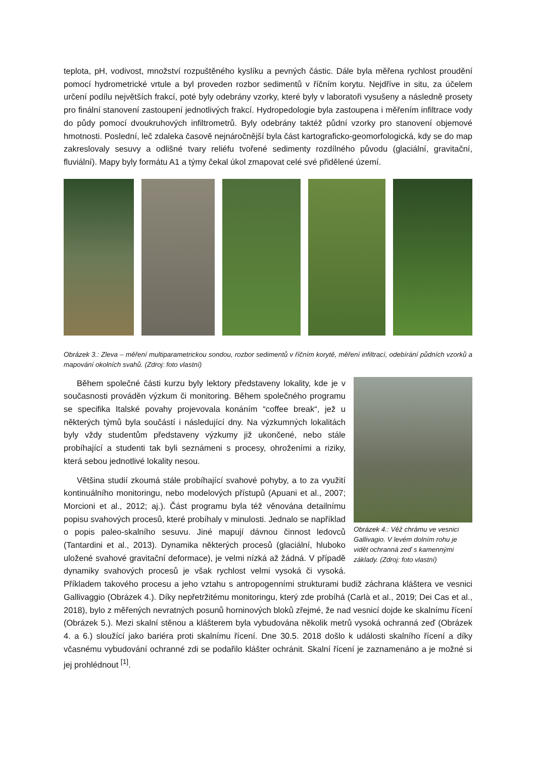teplota, pH, vodivost, množství rozpuštěného kyslíku a pevných částic. Dále byla měřena rychlost proudění pomocí hydrometrické vrtule a byl proveden rozbor sedimentů v říčním korytu. Nejdříve in situ, za účelem určení podílu největších frakcí, poté byly odebrány vzorky, které byly v laboratoři vysušeny a následně prosety pro finální stanovení zastoupení jednotlivých frakcí. Hydropedologie byla zastoupena i měřením infiltrace vody do půdy pomocí dvoukruhových infiltrometrů. Byly odebrány taktéž půdní vzorky pro stanovení objemové hmotnosti. Poslední, leč zdaleka časově nejnáročnější byla část kartograficko-geomorfologická, kdy se do map zakreslovaly sesuvy a odlišné tvary reliéfu tvořené sedimenty rozdílného původu (glaciální, gravitační, fluviální). Mapy byly formátu A1 a týmy čekal úkol zmapovat celé své přidělené území.
Obrázek 3.: Zleva – měření multiparametrickou sondou, rozbor sedimentů v říčním korytě, měření infiltrací, odebírání půdních vzorků a mapování okolních svahů. (Zdroj: foto vlastní)
Obrázek 4.: Věž chrámu ve vesnici Gallivagio. V levém dolním rohu je vidět ochranná zeď s kamennými základy. (Zdroj: foto vlastní)
Během společné části kurzu byly lektory představeny lokality, kde je v současnosti prováděn výzkum či monitoring. Během společného programu se specifika Italské povahy projevovala konáním “coffee break“, jež u některých týmů byla součástí i následující dny. Na výzkumných lokalitách byly vždy studentům představeny výzkumy již ukončené, nebo stále probíhající a studenti tak byli seznámeni s procesy, ohroženími a riziky, která sebou jednotlivé lokality nesou.
Většina studií zkoumá stále probíhající svahové pohyby, a to za využití kontinuálního monitoringu, nebo modelových přístupů (Apuani et al., 2007; Morcioni et al., 2012; aj.). Část programu byla též věnována detailnímu popisu svahových procesů, které probíhaly v minulosti. Jednalo se například o popis paleo-skalního sesuvu. Jiné mapují dávnou činnost ledovců (Tantardini et al., 2013). Dynamika některých procesů (glaciální, hluboko uložené svahové gravitační deformace), je velmi nízká až žádná. V případě dynamiky svahových procesů je však rychlost velmi vysoká či vysoká. Příkladem takového procesu a jeho vztahu s antropogenními strukturami budiž záchrana kláštera ve vesnici Gallivaggio (Obrázek 4.). Díky nepřetržitému monitoringu, který zde probíhá (Carlà et al., 2019; Dei Cas et al., 2018), bylo z měřených nevratných posunů horninových bloků zřejmé, že nad vesnicí dojde ke skalnímu řícení (Obrázek 5.). Mezi skalní stěnou a klášterem byla vybudována několik metrů vysoká ochranná zeď (Obrázek 4. a 6.) sloužící jako bariéra proti skalnímu řícení. Dne 30.5. 2018 došlo k události skalního řícení a díky včasnému vybudování ochranné zdi se podařilo klášter ochránit. Skalní řícení je zaznamenáno a je možné si jej prohlédnout <sup>[1]</sup>.